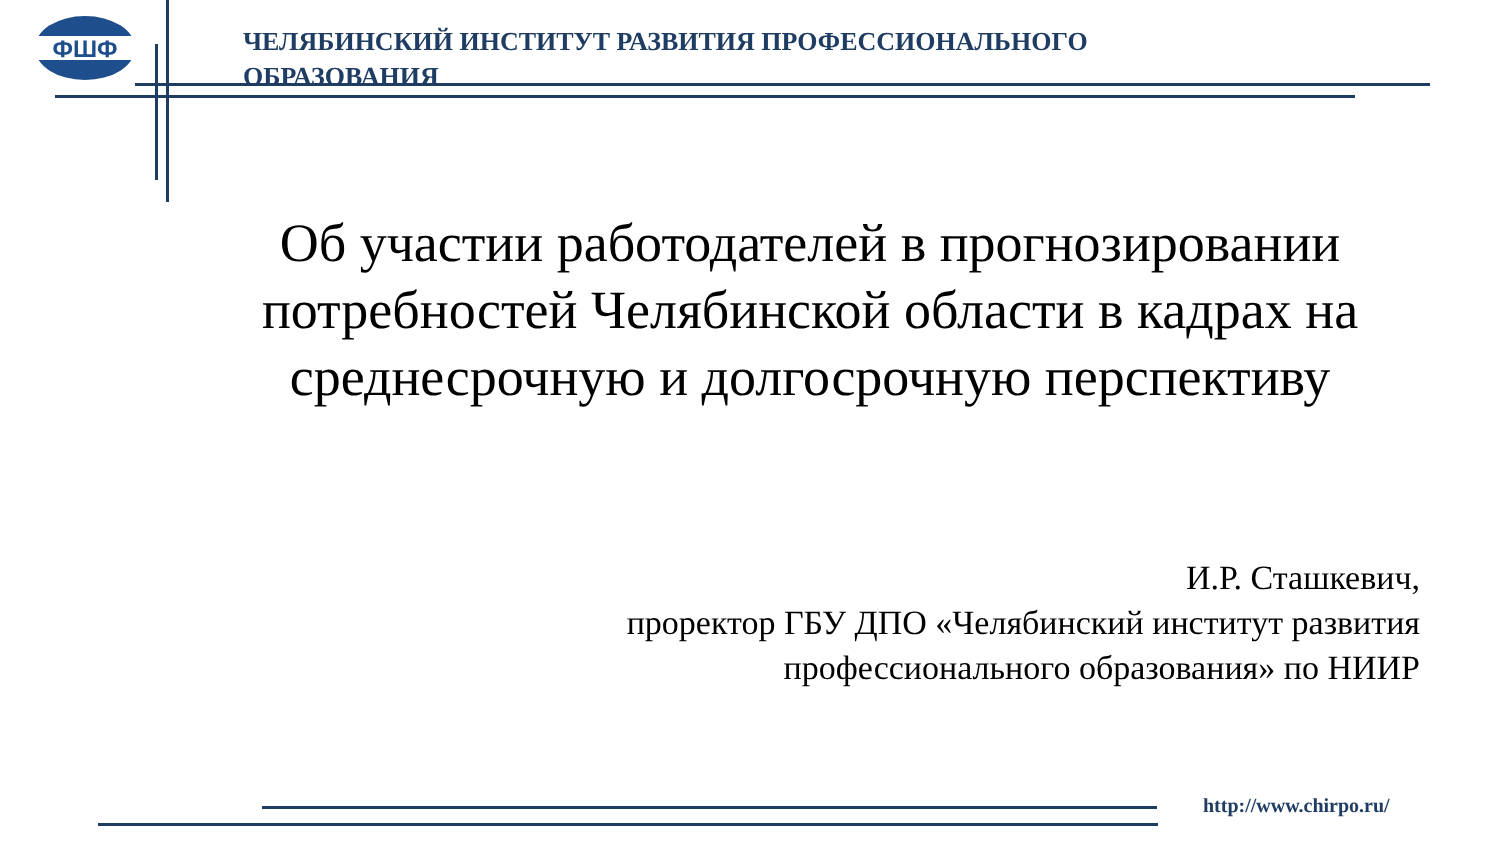ФШФ
ЧЕЛЯБИНСКИЙ ИНСТИТУТ РАЗВИТИЯ ПРОФЕССИОНАЛЬНОГО ОБРАЗОВАНИЯ
Об участии работодателей в прогнозировании потребностей Челябинской области в кадрах на среднесрочную и долгосрочную перспективу
И.Р. Сташкевич,
проректор ГБУ ДПО «Челябинский институт развития профессионального образования» по НИИР
http://www.chirpo.ru/